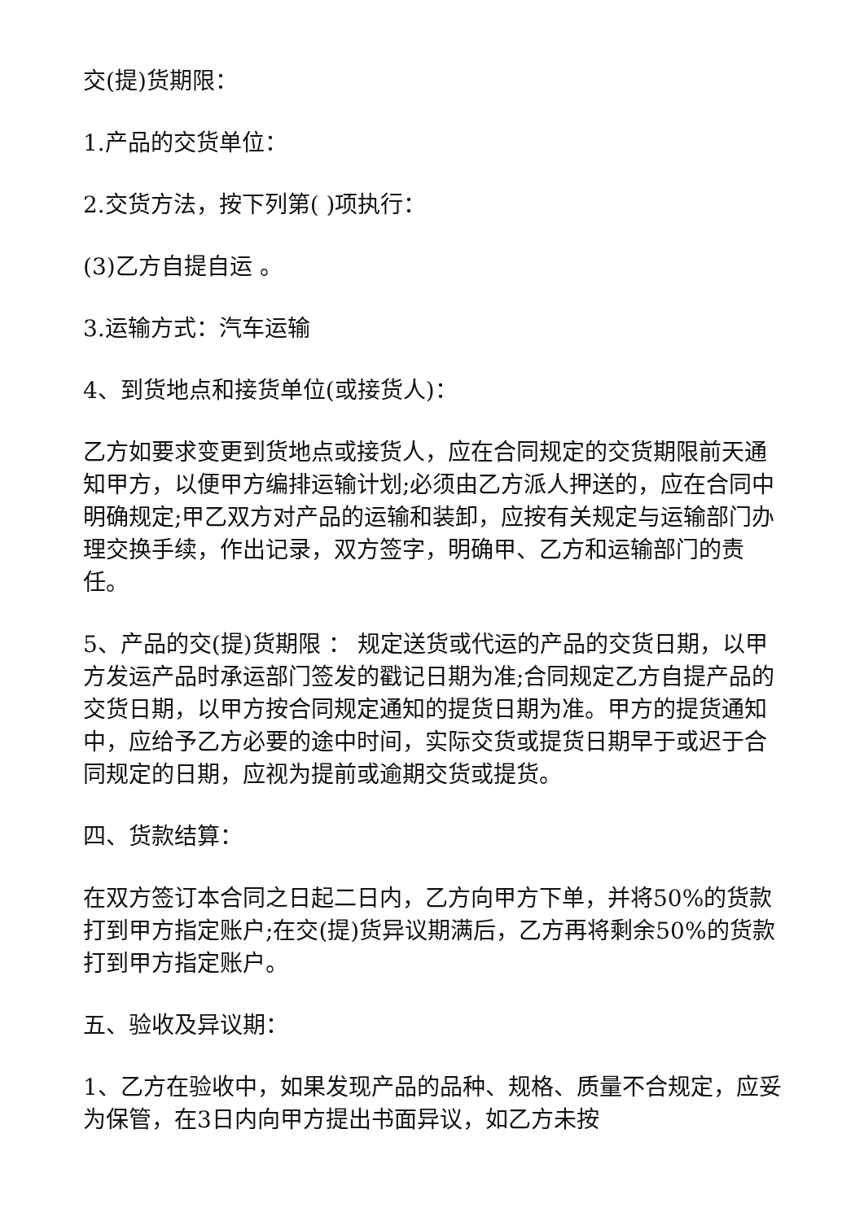交(提)货期限：
1.产品的交货单位：
2.交货方法，按下列第( )项执行：
(3)乙方自提自运 。
3.运输方式：汽车运输
4、到货地点和接货单位(或接货人)：
乙方如要求变更到货地点或接货人，应在合同规定的交货期限前天通知甲方，以便甲方编排运输计划;必须由乙方派人押送的，应在合同中明确规定;甲乙双方对产品的运输和装卸，应按有关规定与运输部门办理交换手续，作出记录，双方签字，明确甲、乙方和运输部门的责任。
5、产品的交(提)货期限 ： 规定送货或代运的产品的交货日期，以甲方发运产品时承运部门签发的戳记日期为准;合同规定乙方自提产品的交货日期，以甲方按合同规定通知的提货日期为准。甲方的提货通知中，应给予乙方必要的途中时间，实际交货或提货日期早于或迟于合同规定的日期，应视为提前或逾期交货或提货。
四、货款结算：
在双方签订本合同之日起二日内，乙方向甲方下单，并将50%的货款打到甲方指定账户;在交(提)货异议期满后，乙方再将剩余50%的货款打到甲方指定账户。
五、验收及异议期：
1、乙方在验收中，如果发现产品的品种、规格、质量不合规定，应妥为保管，在3日内向甲方提出书面异议，如乙方未按